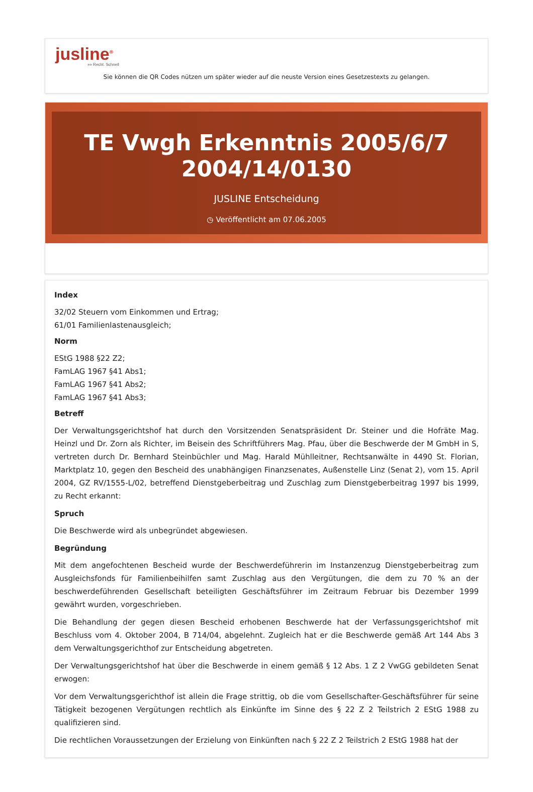jusline<sup>®</sup>
»» Recht. Schnell
Sie können die QR Codes nützen um später wieder auf die neuste Version eines Gesetzestexts zu gelangen.
TE Vwgh Erkenntnis 2005/6/7 2004/14/0130
JUSLINE Entscheidung
◷ Veröffentlicht am 07.06.2005
Index
32/02 Steuern vom Einkommen und Ertrag;
61/01 Familienlastenausgleich;
Norm
EStG 1988 §22 Z2;
FamLAG 1967 §41 Abs1;
FamLAG 1967 §41 Abs2;
FamLAG 1967 §41 Abs3;
Betreff
Der Verwaltungsgerichtshof hat durch den Vorsitzenden Senatspräsident Dr. Steiner und die Hofräte Mag. Heinzl und Dr. Zorn als Richter, im Beisein des Schriftführers Mag. Pfau, über die Beschwerde der M GmbH in S, vertreten durch Dr. Bernhard Steinbüchler und Mag. Harald Mühlleitner, Rechtsanwälte in 4490 St. Florian, Marktplatz 10, gegen den Bescheid des unabhängigen Finanzsenates, Außenstelle Linz (Senat 2), vom 15. April 2004, GZ RV/1555-L/02, betreffend Dienstgeberbeitrag und Zuschlag zum Dienstgeberbeitrag 1997 bis 1999, zu Recht erkannt:
Spruch
Die Beschwerde wird als unbegründet abgewiesen.
Begründung
Mit dem angefochtenen Bescheid wurde der Beschwerdeführerin im Instanzenzug Dienstgeberbeitrag zum Ausgleichsfonds für Familienbeihilfen samt Zuschlag aus den Vergütungen, die dem zu 70 % an der beschwerdeführenden Gesellschaft beteiligten Geschäftsführer im Zeitraum Februar bis Dezember 1999 gewährt wurden, vorgeschrieben.
Die Behandlung der gegen diesen Bescheid erhobenen Beschwerde hat der Verfassungsgerichtshof mit Beschluss vom 4. Oktober 2004, B 714/04, abgelehnt. Zugleich hat er die Beschwerde gemäß Art 144 Abs 3 dem Verwaltungsgerichthof zur Entscheidung abgetreten.
Der Verwaltungsgerichtshof hat über die Beschwerde in einem gemäß § 12 Abs. 1 Z 2 VwGG gebildeten Senat erwogen:
Vor dem Verwaltungsgerichthof ist allein die Frage strittig, ob die vom Gesellschafter-Geschäftsführer für seine Tätigkeit bezogenen Vergütungen rechtlich als Einkünfte im Sinne des § 22 Z 2 Teilstrich 2 EStG 1988 zu qualifizieren sind.
Die rechtlichen Voraussetzungen der Erzielung von Einkünften nach § 22 Z 2 Teilstrich 2 EStG 1988 hat der